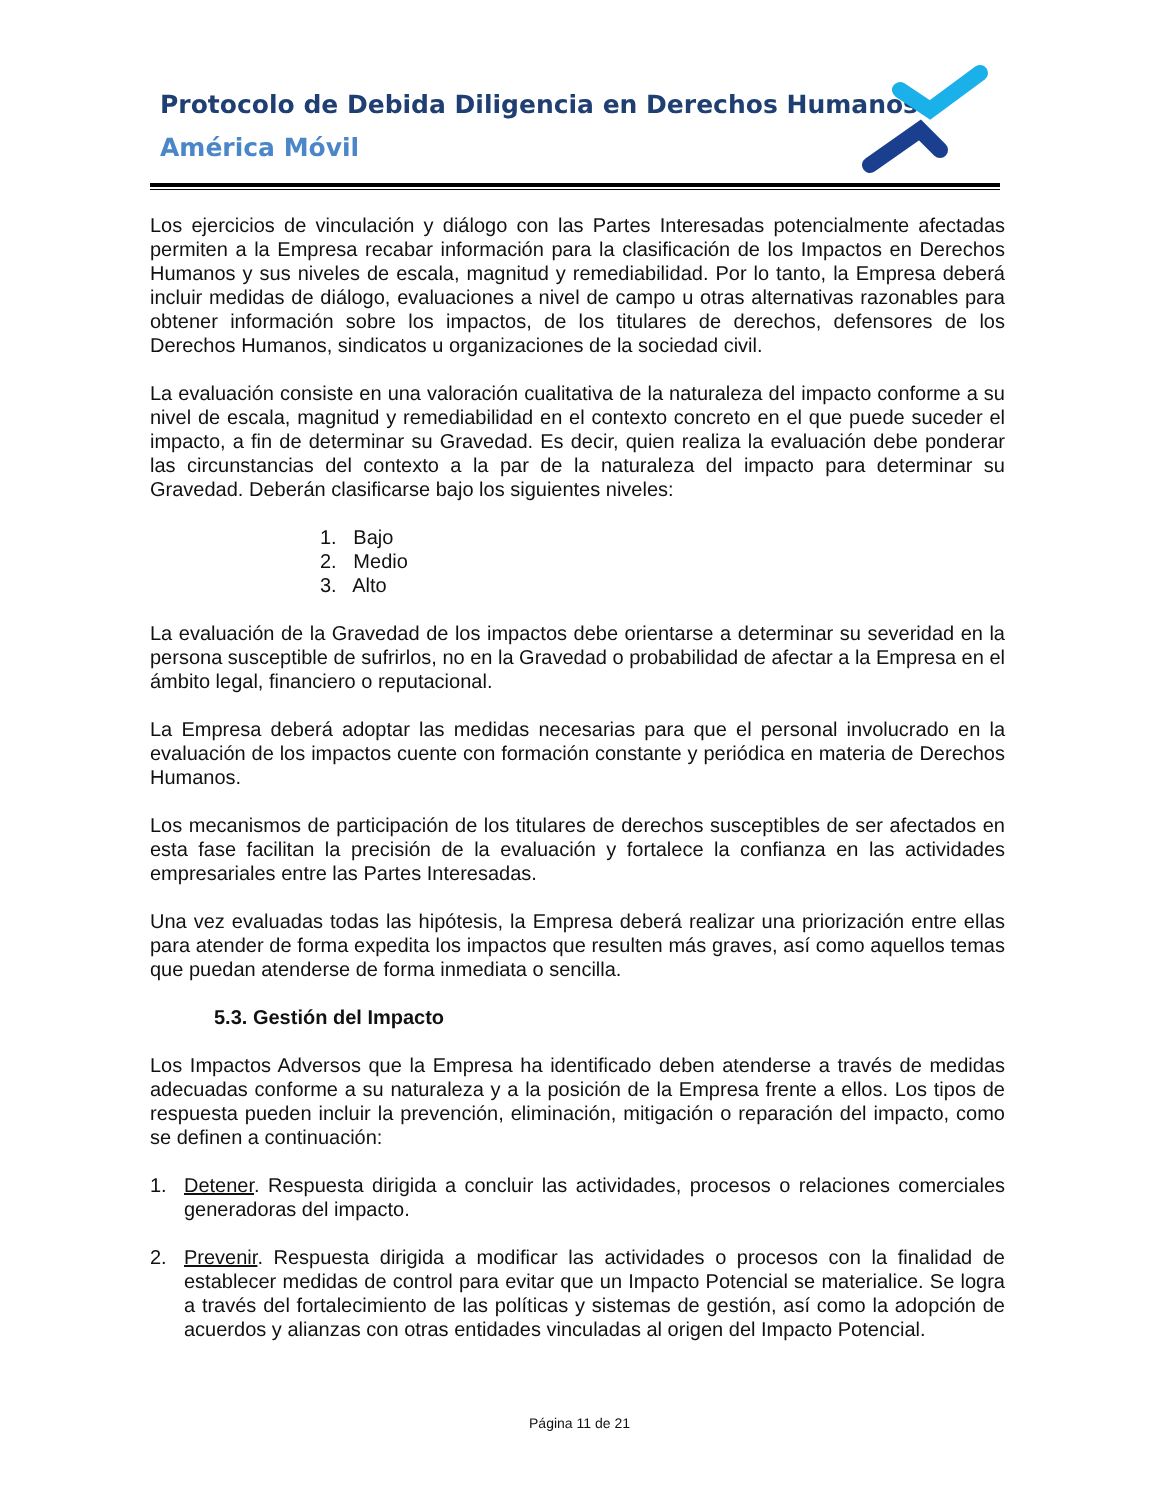Protocolo de Debida Diligencia en Derechos Humanos
América Móvil
Los ejercicios de vinculación y diálogo con las Partes Interesadas potencialmente afectadas permiten a la Empresa recabar información para la clasificación de los Impactos en Derechos Humanos y sus niveles de escala, magnitud y remediabilidad. Por lo tanto, la Empresa deberá incluir medidas de diálogo, evaluaciones a nivel de campo u otras alternativas razonables para obtener información sobre los impactos, de los titulares de derechos, defensores de los Derechos Humanos, sindicatos u organizaciones de la sociedad civil.
La evaluación consiste en una valoración cualitativa de la naturaleza del impacto conforme a su nivel de escala, magnitud y remediabilidad en el contexto concreto en el que puede suceder el impacto, a fin de determinar su Gravedad. Es decir, quien realiza la evaluación debe ponderar las circunstancias del contexto a la par de la naturaleza del impacto para determinar su Gravedad. Deberán clasificarse bajo los siguientes niveles:
1. Bajo
2. Medio
3. Alto
La evaluación de la Gravedad de los impactos debe orientarse a determinar su severidad en la persona susceptible de sufrirlos, no en la Gravedad o probabilidad de afectar a la Empresa en el ámbito legal, financiero o reputacional.
La Empresa deberá adoptar las medidas necesarias para que el personal involucrado en la evaluación de los impactos cuente con formación constante y periódica en materia de Derechos Humanos.
Los mecanismos de participación de los titulares de derechos susceptibles de ser afectados en esta fase facilitan la precisión de la evaluación y fortalece la confianza en las actividades empresariales entre las Partes Interesadas.
Una vez evaluadas todas las hipótesis, la Empresa deberá realizar una priorización entre ellas para atender de forma expedita los impactos que resulten más graves, así como aquellos temas que puedan atenderse de forma inmediata o sencilla.
5.3. Gestión del Impacto
Los Impactos Adversos que la Empresa ha identificado deben atenderse a través de medidas adecuadas conforme a su naturaleza y a la posición de la Empresa frente a ellos. Los tipos de respuesta pueden incluir la prevención, eliminación, mitigación o reparación del impacto, como se definen a continuación:
1. Detener. Respuesta dirigida a concluir las actividades, procesos o relaciones comerciales generadoras del impacto.
2. Prevenir. Respuesta dirigida a modificar las actividades o procesos con la finalidad de establecer medidas de control para evitar que un Impacto Potencial se materialice. Se logra a través del fortalecimiento de las políticas y sistemas de gestión, así como la adopción de acuerdos y alianzas con otras entidades vinculadas al origen del Impacto Potencial.
Página 11 de 21